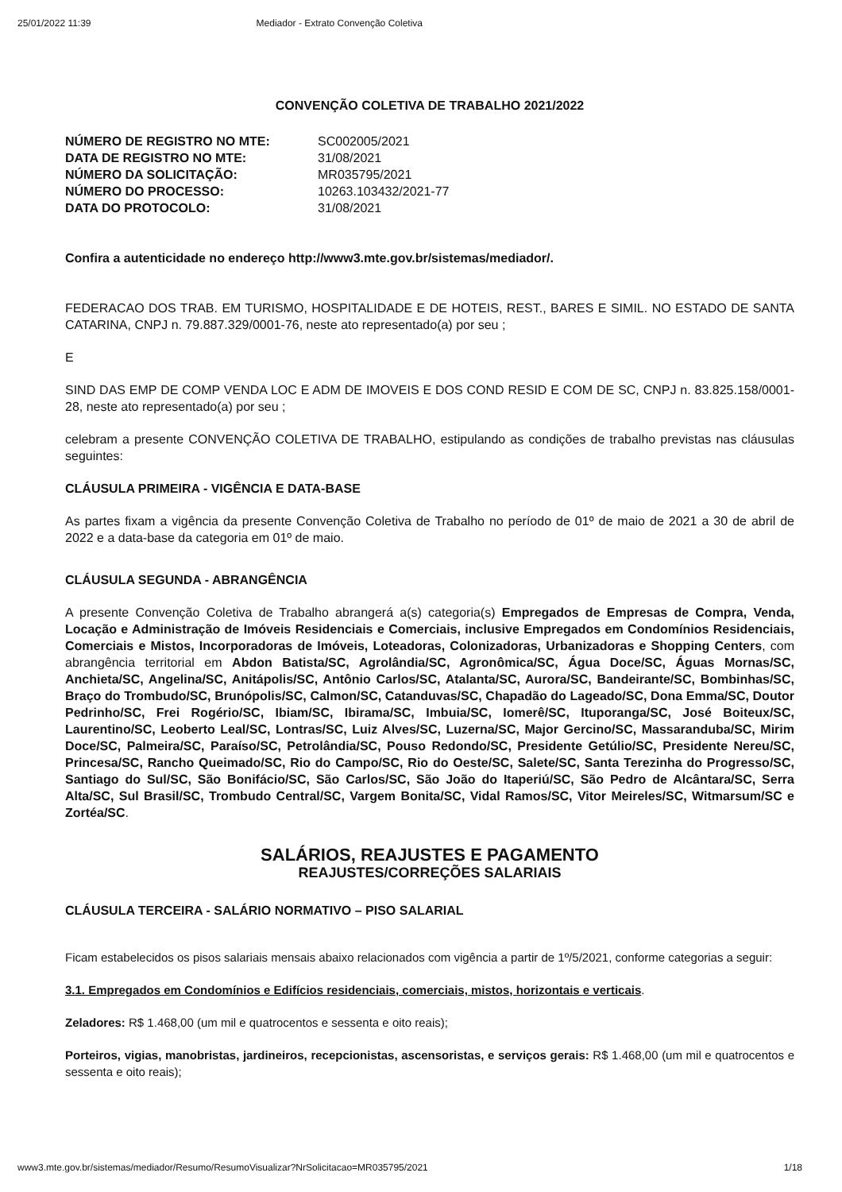25/01/2022 11:39 Mediador - Extrato Convenção Coletiva
CONVENÇÃO COLETIVA DE TRABALHO 2021/2022
| NÚMERO DE REGISTRO NO MTE: | SC002005/2021 |
| DATA DE REGISTRO NO MTE: | 31/08/2021 |
| NÚMERO DA SOLICITAÇÃO: | MR035795/2021 |
| NÚMERO DO PROCESSO: | 10263.103432/2021-77 |
| DATA DO PROTOCOLO: | 31/08/2021 |
Confira a autenticidade no endereço http://www3.mte.gov.br/sistemas/mediador/.
FEDERACAO DOS TRAB. EM TURISMO, HOSPITALIDADE E DE HOTEIS, REST., BARES E SIMIL. NO ESTADO DE SANTA CATARINA, CNPJ n. 79.887.329/0001-76, neste ato representado(a) por seu ;
E
SIND DAS EMP DE COMP VENDA LOC E ADM DE IMOVEIS E DOS COND RESID E COM DE SC, CNPJ n. 83.825.158/0001-28, neste ato representado(a) por seu ;
celebram a presente CONVENÇÃO COLETIVA DE TRABALHO, estipulando as condições de trabalho previstas nas cláusulas seguintes:
CLÁUSULA PRIMEIRA - VIGÊNCIA E DATA-BASE
As partes fixam a vigência da presente Convenção Coletiva de Trabalho no período de 01º de maio de 2021 a 30 de abril de 2022 e a data-base da categoria em 01º de maio.
CLÁUSULA SEGUNDA - ABRANGÊNCIA
A presente Convenção Coletiva de Trabalho abrangerá a(s) categoria(s) Empregados de Empresas de Compra, Venda, Locação e Administração de Imóveis Residenciais e Comerciais, inclusive Empregados em Condomínios Residenciais, Comerciais e Mistos, Incorporadoras de Imóveis, Loteadoras, Colonizadoras, Urbanizadoras e Shopping Centers, com abrangência territorial em Abdon Batista/SC, Agrolândia/SC, Agronômica/SC, Água Doce/SC, Águas Mornas/SC, Anchieta/SC, Angelina/SC, Anitápolis/SC, Antônio Carlos/SC, Atalanta/SC, Aurora/SC, Bandeirante/SC, Bombinhas/SC, Braço do Trombudo/SC, Brunópolis/SC, Calmon/SC, Catanduvas/SC, Chapadão do Lageado/SC, Dona Emma/SC, Doutor Pedrinho/SC, Frei Rogério/SC, Ibiam/SC, Ibirama/SC, Imbuia/SC, Iomerê/SC, Ituporanga/SC, José Boiteux/SC, Laurentino/SC, Leoberto Leal/SC, Lontras/SC, Luiz Alves/SC, Luzerna/SC, Major Gercino/SC, Massaranduba/SC, Mirim Doce/SC, Palmeira/SC, Paraíso/SC, Petrolândia/SC, Pouso Redondo/SC, Presidente Getúlio/SC, Presidente Nereu/SC, Princesa/SC, Rancho Queimado/SC, Rio do Campo/SC, Rio do Oeste/SC, Salete/SC, Santa Terezinha do Progresso/SC, Santiago do Sul/SC, São Bonifácio/SC, São Carlos/SC, São João do Itaperiú/SC, São Pedro de Alcântara/SC, Serra Alta/SC, Sul Brasil/SC, Trombudo Central/SC, Vargem Bonita/SC, Vidal Ramos/SC, Vitor Meireles/SC, Witmarsum/SC e Zortéa/SC.
SALÁRIOS, REAJUSTES E PAGAMENTO
REAJUSTES/CORREÇÕES SALARIAIS
CLÁUSULA TERCEIRA - SALÁRIO NORMATIVO – PISO SALARIAL
Ficam estabelecidos os pisos salariais mensais abaixo relacionados com vigência a partir de 1º/5/2021, conforme categorias a seguir:
3.1. Empregados em Condomínios e Edifícios residenciais, comerciais, mistos, horizontais e verticais.
Zeladores: R$ 1.468,00 (um mil e quatrocentos e sessenta e oito reais);
Porteiros, vigias, manobristas, jardineiros, recepcionistas, ascensoristas, e serviços gerais: R$ 1.468,00 (um mil e quatrocentos e sessenta e oito reais);
www3.mte.gov.br/sistemas/mediador/Resumo/ResumoVisualizar?NrSolicitacao=MR035795/2021 1/18